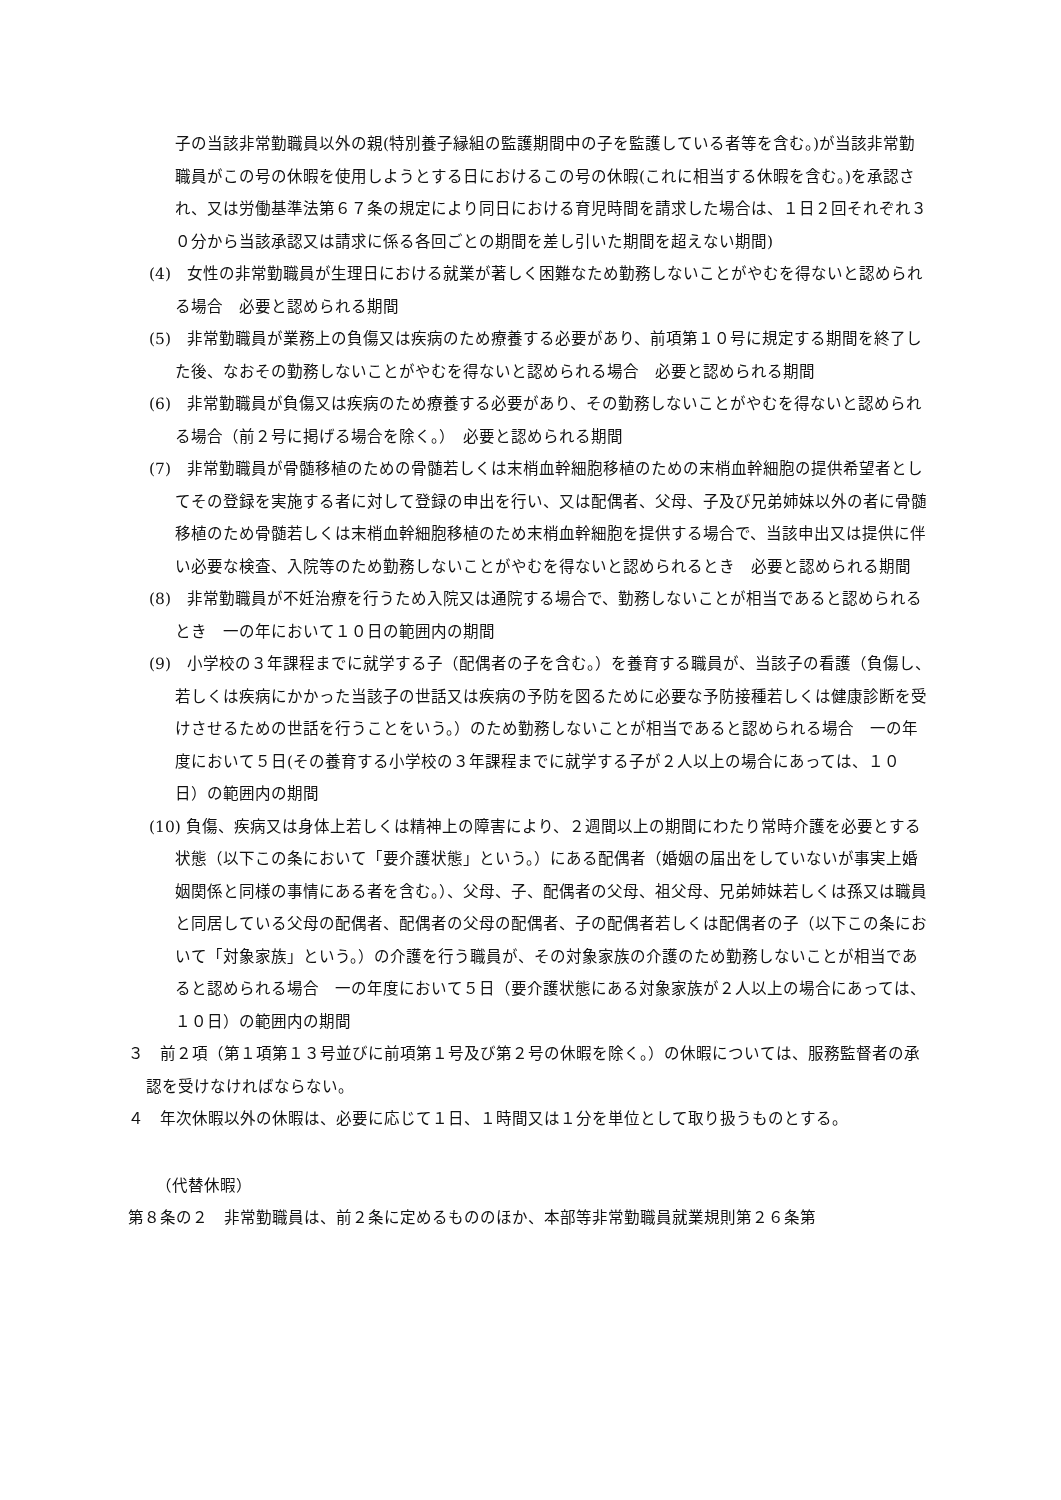子の当該非常勤職員以外の親(特別養子縁組の監護期間中の子を監護している者等を含む。)が当該非常勤職員がこの号の休暇を使用しようとする日におけるこの号の休暇(これに相当する休暇を含む。)を承認され、又は労働基準法第６７条の規定により同日における育児時間を請求した場合は、１日２回それぞれ３０分から当該承認又は請求に係る各回ごとの期間を差し引いた期間を超えない期間)
(4)　女性の非常勤職員が生理日における就業が著しく困難なため勤務しないことがやむを得ないと認められる場合　必要と認められる期間
(5)　非常勤職員が業務上の負傷又は疾病のため療養する必要があり、前項第１０号に規定する期間を終了した後、なおその勤務しないことがやむを得ないと認められる場合　必要と認められる期間
(6)　非常勤職員が負傷又は疾病のため療養する必要があり、その勤務しないことがやむを得ないと認められる場合（前２号に掲げる場合を除く。）　必要と認められる期間
(7)　非常勤職員が骨髄移植のための骨髄若しくは末梢血幹細胞移植のための末梢血幹細胞の提供希望者としてその登録を実施する者に対して登録の申出を行い、又は配偶者、父母、子及び兄弟姉妹以外の者に骨髄移植のため骨髄若しくは末梢血幹細胞移植のため末梢血幹細胞を提供する場合で、当該申出又は提供に伴い必要な検査、入院等のため勤務しないことがやむを得ないと認められるとき　必要と認められる期間
(8)　非常勤職員が不妊治療を行うため入院又は通院する場合で、勤務しないことが相当であると認められるとき　一の年において１０日の範囲内の期間
(9)　小学校の３年課程までに就学する子（配偶者の子を含む。）を養育する職員が、当該子の看護（負傷し、若しくは疾病にかかった当該子の世話又は疾病の予防を図るために必要な予防接種若しくは健康診断を受けさせるための世話を行うことをいう。）のため勤務しないことが相当であると認められる場合　一の年度において５日(その養育する小学校の３年課程までに就学する子が２人以上の場合にあっては、１０日）の範囲内の期間
(10) 負傷、疾病又は身体上若しくは精神上の障害により、２週間以上の期間にわたり常時介護を必要とする状態（以下この条において「要介護状態」という。）にある配偶者（婚姻の届出をしていないが事実上婚姻関係と同様の事情にある者を含む。）、父母、子、配偶者の父母、祖父母、兄弟姉妹若しくは孫又は職員と同居している父母の配偶者、配偶者の父母の配偶者、子の配偶者若しくは配偶者の子（以下この条において「対象家族」という。）の介護を行う職員が、その対象家族の介護のため勤務しないことが相当であると認められる場合　一の年度において５日（要介護状態にある対象家族が２人以上の場合にあっては、１０日）の範囲内の期間
３　前２項（第１項第１３号並びに前項第１号及び第２号の休暇を除く。）の休暇については、服務監督者の承認を受けなければならない。
４　年次休暇以外の休暇は、必要に応じて１日、１時間又は１分を単位として取り扱うものとする。
（代替休暇）
第８条の２　非常勤職員は、前２条に定めるもののほか、本部等非常勤職員就業規則第２６条第